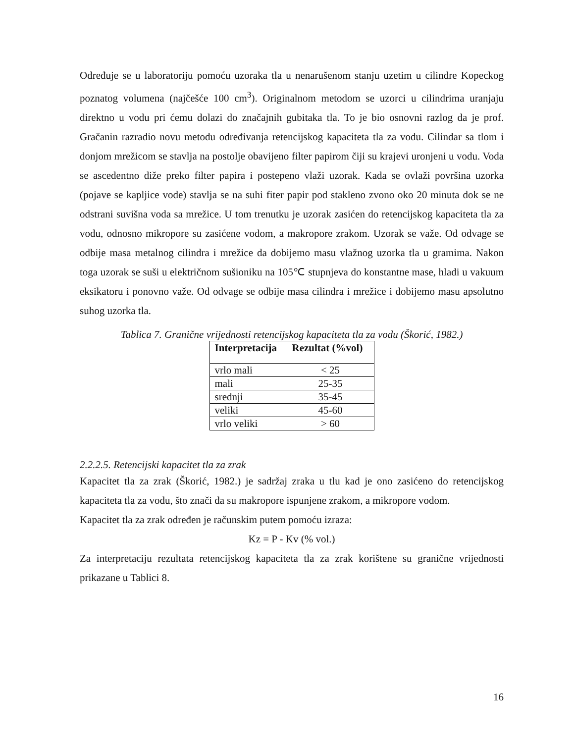Određuje se u laboratoriju pomoću uzoraka tla u nenarušenom stanju uzetim u cilindre Kopeckog poznatog volumena (najčešće 100 cm<sup>3</sup>). Originalnom metodom se uzorci u cilindrima uranjaju direktno u vodu pri ćemu dolazi do značajnih gubitaka tla. To je bio osnovni razlog da je prof. Gračanin razradio novu metodu određivanja retencijskog kapaciteta tla za vodu. Cilindar sa tlom i donjom mrežicom se stavlja na postolje obavijeno filter papirom čiji su krajevi uronjeni u vodu. Voda se ascedentno diže preko filter papira i postepeno vlaži uzorak. Kada se ovlaži površina uzorka (pojave se kapljice vode) stavlja se na suhi fiter papir pod stakleno zvono oko 20 minuta dok se ne odstrani suvišna voda sa mrežice. U tom trenutku je uzorak zasićen do retencijskog kapaciteta tla za vodu, odnosno mikropore su zasićene vodom, a makropore zrakom. Uzorak se važe. Od odvage se odbije masa metalnog cilindra i mrežice da dobijemo masu vlažnog uzorka tla u gramima. Nakon toga uzorak se suši u električnom sušioniku na 105℃ stupnjeva do konstantne mase, hladi u vakuum eksikatoru i ponovno važe. Od odvage se odbije masa cilindra i mrežice i dobijemo masu apsolutno suhog uzorka tla.
Tablica 7. Granične vrijednosti retencijskog kapaciteta tla za vodu (Škorić, 1982.)
| Interpretacija | Rezultat (%vol) |
| --- | --- |
| vrlo mali | < 25 |
| mali | 25-35 |
| srednji | 35-45 |
| veliki | 45-60 |
| vrlo veliki | > 60 |
2.2.2.5. Retencijski kapacitet tla za zrak
Kapacitet tla za zrak (Škorić, 1982.) je sadržaj zraka u tlu kad je ono zasićeno do retencijskog kapaciteta tla za vodu, što znači da su makropore ispunjene zrakom, a mikropore vodom.
Kapacitet tla za zrak određen je računskim putem pomoću izraza:
Kz = P - Kv (% vol.)
Za interpretaciju rezultata retencijskog kapaciteta tla za zrak korištene su granične vrijednosti prikazane u Tablici 8.
16